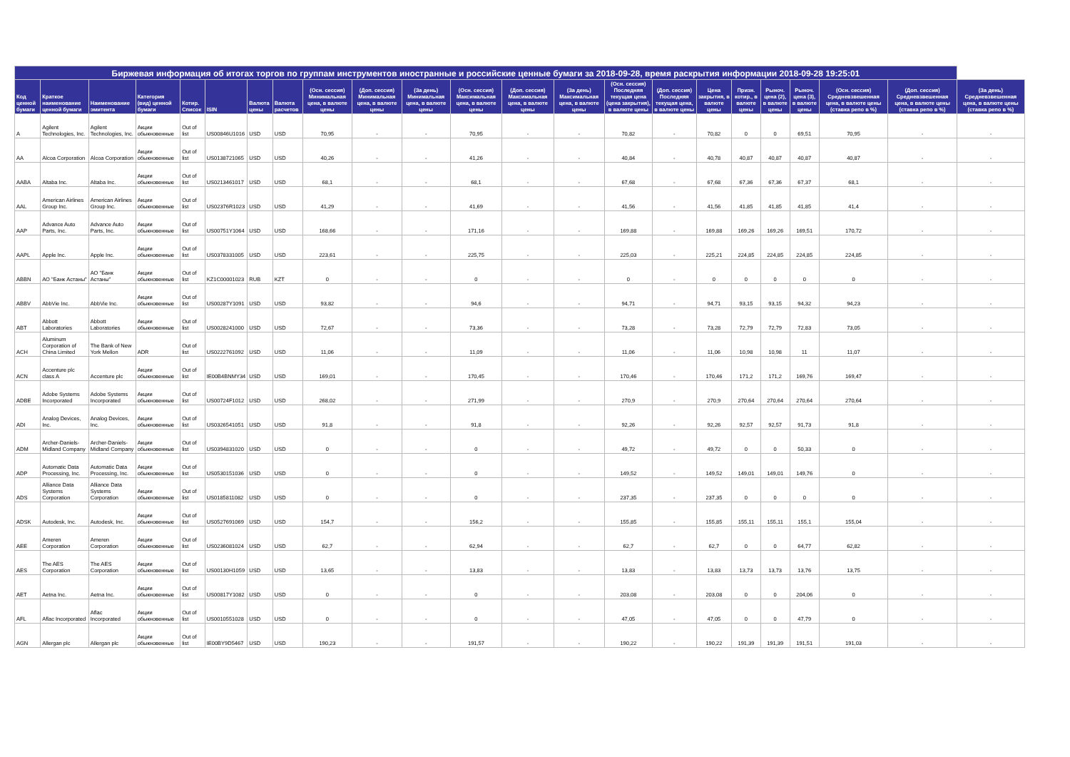| Биржевая информация об итогах торгов по группам инструментов иностранные и российские ценные бумаги за 2018-09-28, время раскрытия информации 2018-09-28 19:25:01 | | | | | | | | | | | | | | | | | | | | | | |
| --- | --- | --- | --- | --- | --- | --- | --- | --- | --- | --- | --- | --- | --- | --- | --- | --- | --- | --- | --- | --- | --- | --- |
| Код ценной бумаги | Краткое наименование ценной бумаги | Наименование эмитента | Категория (вид) ценной бумаги | Котир. Список | ISIN | Валюта цены | Валюта расчетов | (Осн. сессия) Минимальная цена, в валюте цены | (Доп. сессия) Минимальная цена, в валюте цены | (За день) Минимальная цена, в валюте цены | (Осн. сессия) Максимальная цена, в валюте цены | (Доп. сессия) Максимальная цена, в валюте цены | (За день) Максимальная цена, в валюте цены | (Осн. сессия) Последняя текущая цена (цена закрытия), в валюте цены | (Доп. сессия) Последняя текущая цена, в валюте цены | Цена закрытия, в валюте цены | Призн. котир., в валюте цены | Рыноч. цена (2), в валюте цены | Рыноч. цена (3), в валюте цены | (Осн. сессия) Средневзвешенная цена, в валюте цены (ставка репо в %) | (Доп. сессия) Средневзвешенная цена, в валюте цены (ставка репо в %) | (За день) Средневзвешенная цена, в валюте цены (ставка репо в %) |
| A | Agilent Technologies, Inc. | Agilent Technologies, Inc. | Акции обыкновенные | Out of list | US00846U1016 | USD | USD | 70,95 | - | - | 70,95 | - | - | 70,82 | - | 70,82 | 0 | 0 | 69,51 | 70,95 | - | - |
| AA | Alcoa Corporation | Alcoa Corporation | Акции обыкновенные | Out of list | US0138721065 | USD | USD | 40,26 | - | - | 41,26 | - | - | 40,84 | - | 40,78 | 40,87 | 40,87 | 40,87 | 40,87 | - | - |
| AABA | Altaba Inc. | Altaba Inc. | Акции обыкновенные | Out of list | US0213461017 | USD | USD | 68,1 | - | - | 68,1 | - | - | 67,68 | - | 67,68 | 67,36 | 67,36 | 67,37 | 68,1 | - | - |
| AAL | American Airlines Group Inc. | American Airlines Group Inc. | Акции обыкновенные | Out of list | US02376R1023 | USD | USD | 41,29 | - | - | 41,69 | - | - | 41,56 | - | 41,56 | 41,85 | 41,85 | 41,85 | 41,4 | - | - |
| AAP | Advance Auto Parts, Inc. | Advance Auto Parts, Inc. | Акции обыкновенные | Out of list | US00751Y1064 | USD | USD | 168,66 | - | - | 171,16 | - | - | 169,88 | - | 169,88 | 169,26 | 169,26 | 169,51 | 170,72 | - | - |
| AAPL | Apple Inc. | Apple Inc. | Акции обыкновенные | Out of list | US0378331005 | USD | USD | 223,61 | - | - | 225,75 | - | - | 225,03 | - | 225,21 | 224,85 | 224,85 | 224,85 | 224,85 | - | - |
| ABBN | АО "Банк Астаны" | АО "Банк Астаны" | Акции обыкновенные | Out of list | KZ1C00001023 | RUB | KZT | 0 | - | - | 0 | - | - | 0 | - | 0 | 0 | 0 | 0 | 0 | - | - |
| ABBV | AbbVie Inc. | AbbVie Inc. | Акции обыкновенные | Out of list | US00287Y1091 | USD | USD | 93,82 | - | - | 94,6 | - | - | 94,71 | - | 94,71 | 93,15 | 93,15 | 94,32 | 94,23 | - | - |
| ABT | Abbott Laboratories | Abbott Laboratories | Акции обыкновенные | Out of list | US0028241000 | USD | USD | 72,67 | - | - | 73,36 | - | - | 73,28 | - | 73,28 | 72,79 | 72,79 | 72,83 | 73,05 | - | - |
| ACH | Aluminum Corporation of China Limited | The Bank of New York Mellon | ADR | Out of list | US0222761092 | USD | USD | 11,06 | - | - | 11,09 | - | - | 11,06 | - | 11,06 | 10,98 | 10,98 | 11 | 11,07 | - | - |
| ACN | Accenture plc class A | Accenture plc | Акции обыкновенные | Out of list | IE00B4BNMY34 | USD | USD | 169,01 | - | - | 170,45 | - | - | 170,46 | - | 170,46 | 171,2 | 171,2 | 169,76 | 169,47 | - | - |
| ADBE | Adobe Systems Incorporated | Adobe Systems Incorporated | Акции обыкновенные | Out of list | US00724F1012 | USD | USD | 268,02 | - | - | 271,99 | - | - | 270,9 | - | 270,9 | 270,64 | 270,64 | 270,64 | 270,64 | - | - |
| ADI | Analog Devices, Inc. | Analog Devices, Inc. | Акции обыкновенные | Out of list | US0326541051 | USD | USD | 91,8 | - | - | 91,8 | - | - | 92,26 | - | 92,26 | 92,57 | 92,57 | 91,73 | 91,8 | - | - |
| ADM | Archer-Daniels-Midland Company | Archer-Daniels-Midland Company | Акции обыкновенные | Out of list | US0394831020 | USD | USD | 0 | - | - | 0 | - | - | 49,72 | - | 49,72 | 0 | 0 | 50,33 | 0 | - | - |
| ADP | Automatic Data Processing, Inc. | Automatic Data Processing, Inc. | Акции обыкновенные | Out of list | US0530151036 | USD | USD | 0 | - | - | 0 | - | - | 149,52 | - | 149,52 | 149,01 | 149,01 | 149,76 | 0 | - | - |
| ADS | Alliance Data Systems Corporation | Alliance Data Systems Corporation | Акции обыкновенные | Out of list | US0185811082 | USD | USD | 0 | - | - | 0 | - | - | 237,35 | - | 237,35 | 0 | 0 | 0 | 0 | - | - |
| ADSK | Autodesk, Inc. | Autodesk, Inc. | Акции обыкновенные | Out of list | US0527691069 | USD | USD | 154,7 | - | - | 156,2 | - | - | 155,85 | - | 155,85 | 155,11 | 155,11 | 155,1 | 155,04 | - | - |
| AEE | Ameren Corporation | Ameren Corporation | Акции обыкновенные | Out of list | US0236081024 | USD | USD | 62,7 | - | - | 62,94 | - | - | 62,7 | - | 62,7 | 0 | 0 | 64,77 | 62,82 | - | - |
| AES | The AES Corporation | The AES Corporation | Акции обыкновенные | Out of list | US00130H1059 | USD | USD | 13,65 | - | - | 13,83 | - | - | 13,83 | - | 13,83 | 13,73 | 13,73 | 13,76 | 13,75 | - | - |
| AET | Aetna Inc. | Aetna Inc. | Акции обыкновенные | Out of list | US00817Y1082 | USD | USD | 0 | - | - | 0 | - | - | 203,08 | - | 203,08 | 0 | 0 | 204,06 | 0 | - | - |
| AFL | Aflac Incorporated | Aflac Incorporated | Акции обыкновенные | Out of list | US0010551028 | USD | USD | 0 | - | - | 0 | - | - | 47,05 | - | 47,05 | 0 | 0 | 47,79 | 0 | - | - |
| AGN | Allergan plc | Allergan plc | Акции обыкновенные | Out of list | IE00BY9D5467 | USD | USD | 190,23 | - | - | 191,57 | - | - | 190,22 | - | 190,22 | 191,39 | 191,39 | 191,51 | 191,03 | - | - |